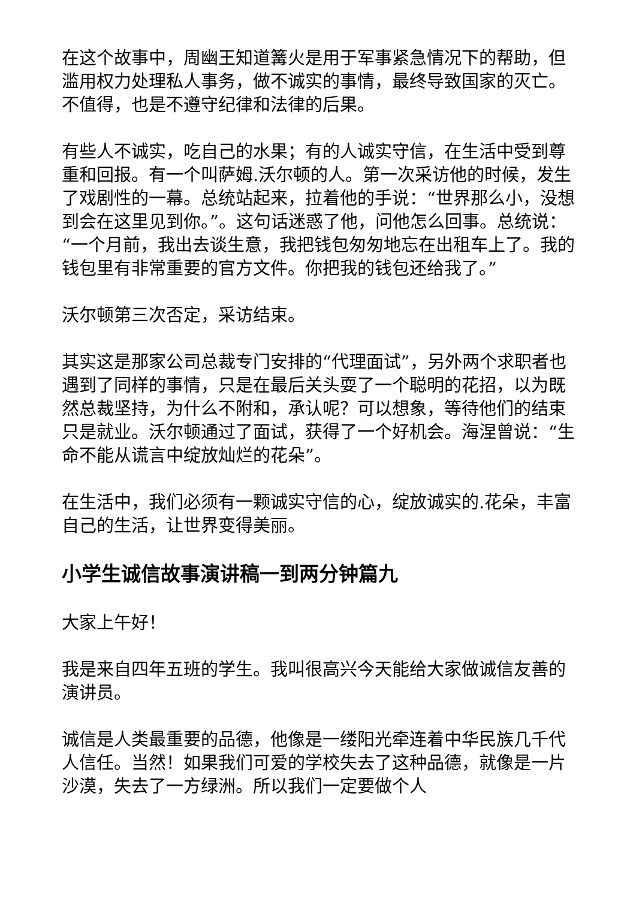在这个故事中，周幽王知道篝火是用于军事紧急情况下的帮助，但滥用权力处理私人事务，做不诚实的事情，最终导致国家的灭亡。不值得，也是不遵守纪律和法律的后果。
有些人不诚实，吃自己的水果；有的人诚实守信，在生活中受到尊重和回报。有一个叫萨姆.沃尔顿的人。第一次采访他的时候，发生了戏剧性的一幕。总统站起来，拉着他的手说：“世界那么小，没想到会在这里见到你。”。这句话迷惑了他，问他怎么回事。总统说：“一个月前，我出去谈生意，我把钱包匆匆地忘在出租车上了。我的钱包里有非常重要的官方文件。你把我的钱包还给我了。”
沃尔顿第三次否定，采访结束。
其实这是那家公司总裁专门安排的“代理面试”，另外两个求职者也遇到了同样的事情，只是在最后关头耍了一个聪明的花招，以为既然总裁坚持，为什么不附和，承认呢？可以想象，等待他们的结束只是就业。沃尔顿通过了面试，获得了一个好机会。海涅曾说：“生命不能从谎言中绽放灿烂的花朵”。
在生活中，我们必须有一颗诚实守信的心，绽放诚实的.花朵，丰富自己的生活，让世界变得美丽。
小学生诚信故事演讲稿一到两分钟篇九
大家上午好！
我是来自四年五班的学生。我叫很高兴今天能给大家做诚信友善的演讲员。
诚信是人类最重要的品德，他像是一缕阳光牵连着中华民族几千代人信任。当然！如果我们可爱的学校失去了这种品德，就像是一片沙漠，失去了一方绿洲。所以我们一定要做个人